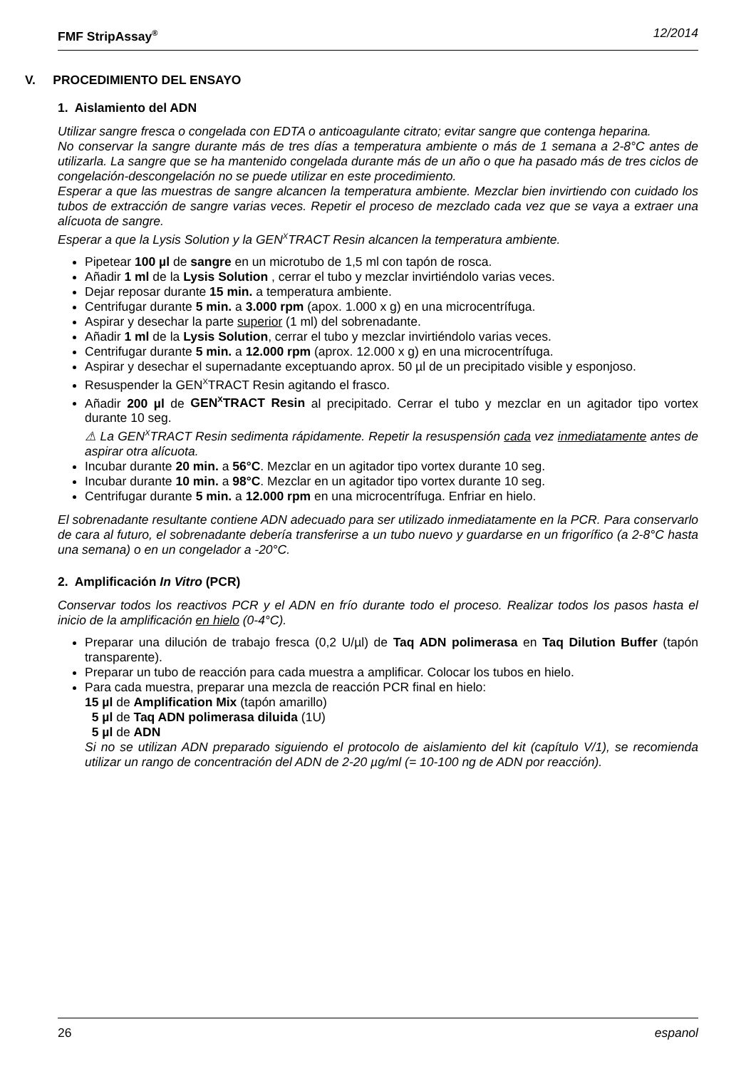FMF StripAssay<sup>®</sup> 12/2014
V. PROCEDIMIENTO DEL ENSAYO
1. Aislamiento del ADN
Utilizar sangre fresca o congelada con EDTA o anticoagulante citrato; evitar sangre que contenga heparina.
No conservar la sangre durante más de tres días a temperatura ambiente o más de 1 semana a 2-8°C antes de utilizarla. La sangre que se ha mantenido congelada durante más de un año o que ha pasado más de tres ciclos de congelación-descongelación no se puede utilizar en este procedimiento.
Esperar a que las muestras de sangre alcancen la temperatura ambiente. Mezclar bien invirtiendo con cuidado los tubos de extracción de sangre varias veces. Repetir el proceso de mezclado cada vez que se vaya a extraer una alícuota de sangre.
Esperar a que la Lysis Solution y la GEN<sup>X</sup>TRACT Resin alcancen la temperatura ambiente.
Pipetear 100 µl de sangre en un microtubo de 1,5 ml con tapón de rosca.
Añadir 1 ml de la Lysis Solution , cerrar el tubo y mezclar invirtiéndolo varias veces.
Dejar reposar durante 15 min. a temperatura ambiente.
Centrifugar durante 5 min. a 3.000 rpm (apox. 1.000 x g) en una microcentrífuga.
Aspirar y desechar la parte superior (1 ml) del sobrenadante.
Añadir 1 ml de la Lysis Solution, cerrar el tubo y mezclar invirtiéndolo varias veces.
Centrifugar durante 5 min. a 12.000 rpm (aprox. 12.000 x g) en una microcentrífuga.
Aspirar y desechar el supernadante exceptuando aprox. 50 µl de un precipitado visible y esponjoso.
Resuspender la GEN<sup>X</sup>TRACT Resin agitando el frasco.
Añadir 200 µl de GEN<sup>X</sup>TRACT Resin al precipitado. Cerrar el tubo y mezclar en un agitador tipo vortex durante 10 seg.
⚠ La GEN<sup>X</sup>TRACT Resin sedimenta rápidamente. Repetir la resuspensión cada vez inmediatamente antes de aspirar otra alícuota.
Incubar durante 20 min. a 56°C. Mezclar en un agitador tipo vortex durante 10 seg.
Incubar durante 10 min. a 98°C. Mezclar en un agitador tipo vortex durante 10 seg.
Centrifugar durante 5 min. a 12.000 rpm en una microcentrífuga. Enfriar en hielo.
El sobrenadante resultante contiene ADN adecuado para ser utilizado inmediatamente en la PCR. Para conservarlo de cara al futuro, el sobrenadante debería transferirse a un tubo nuevo y guardarse en un frigorífico (a 2-8°C hasta una semana) o en un congelador a -20°C.
2. Amplificación In Vitro (PCR)
Conservar todos los reactivos PCR y el ADN en frío durante todo el proceso. Realizar todos los pasos hasta el inicio de la amplificación en hielo (0-4°C).
Preparar una dilución de trabajo fresca (0,2 U/µl) de Taq ADN polimerasa en Taq Dilution Buffer (tapón transparente).
Preparar un tubo de reacción para cada muestra a amplificar. Colocar los tubos en hielo.
Para cada muestra, preparar una mezcla de reacción PCR final en hielo:
15 µl de Amplification Mix (tapón amarillo)
5 µl de Taq ADN polimerasa diluida (1U)
5 µl de ADN
Si no se utilizan ADN preparado siguiendo el protocolo de aislamiento del kit (capítulo V/1), se recomienda utilizar un rango de concentración del ADN de 2-20 µg/ml (= 10-100 ng de ADN por reacción).
26 espanol